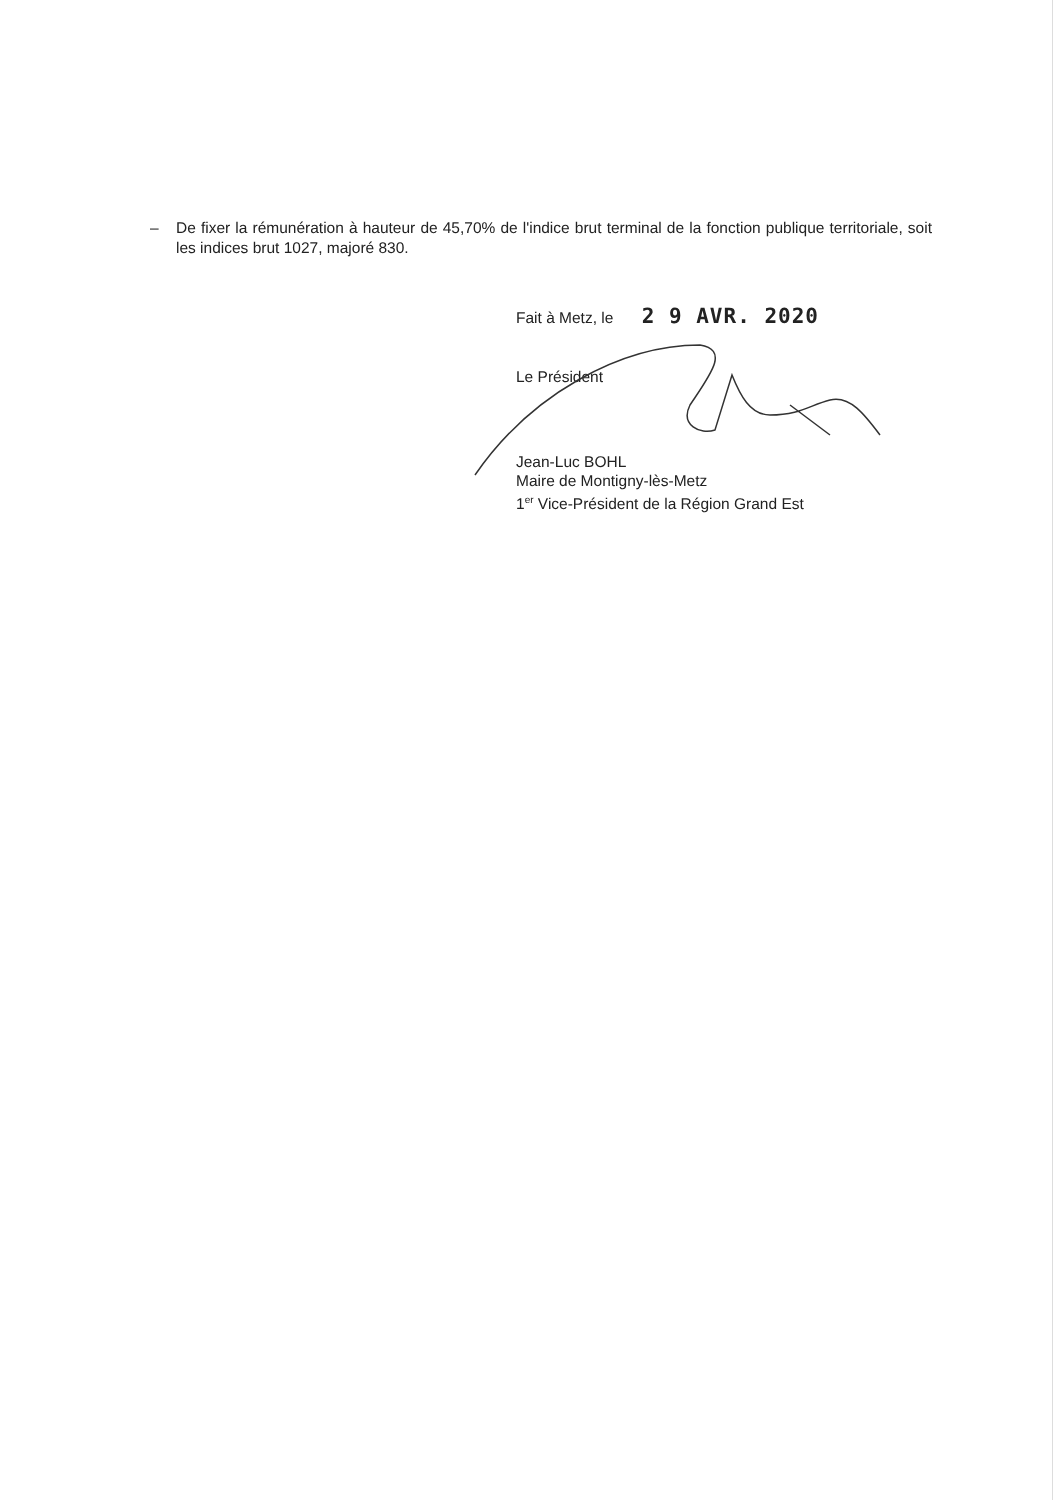– De fixer la rémunération à hauteur de 45,70% de l'indice brut terminal de la fonction publique territoriale, soit les indices brut 1027, majoré 830.
Fait à Metz, le 2 9 AVR. 2020
Le Président
Jean-Luc BOHL
Maire de Montigny-lès-Metz
1<sup>er</sup> Vice-Président de la Région Grand Est